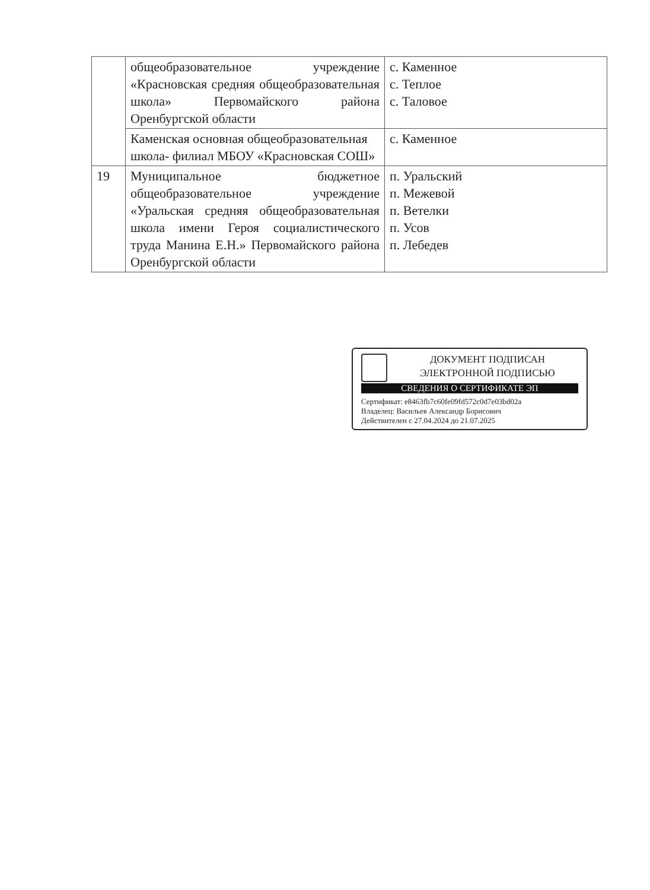| | общеобразовательное учреждение «Красновская средняя общеобразовательная школа» Первомайского района Оренбургской области | с. Каменное с. Теплое с. Таловое |
| | Каменская основная общеобразовательная школа- филиал МБОУ «Красновская СОШ» | с. Каменное |
| 19 | Муниципальное бюджетное общеобразовательное учреждение «Уральская средняя общеобразовательная школа имени Героя социалистического труда Манина Е.Н.» Первомайского района Оренбургской области | п. Уральский п. Межевой п. Ветелки п. Усов п. Лебедев |
ДОКУМЕНТ ПОДПИСАН
ЭЛЕКТРОННОЙ ПОДПИСЬЮ
СВЕДЕНИЯ О СЕРТИФИКАТЕ ЭП
Сертификат: e8463fb7c60fe09fd572c0d7e03bd02a
Владелец: Васильев Александр Борисович
Действителен с 27.04.2024 до 21.07.2025